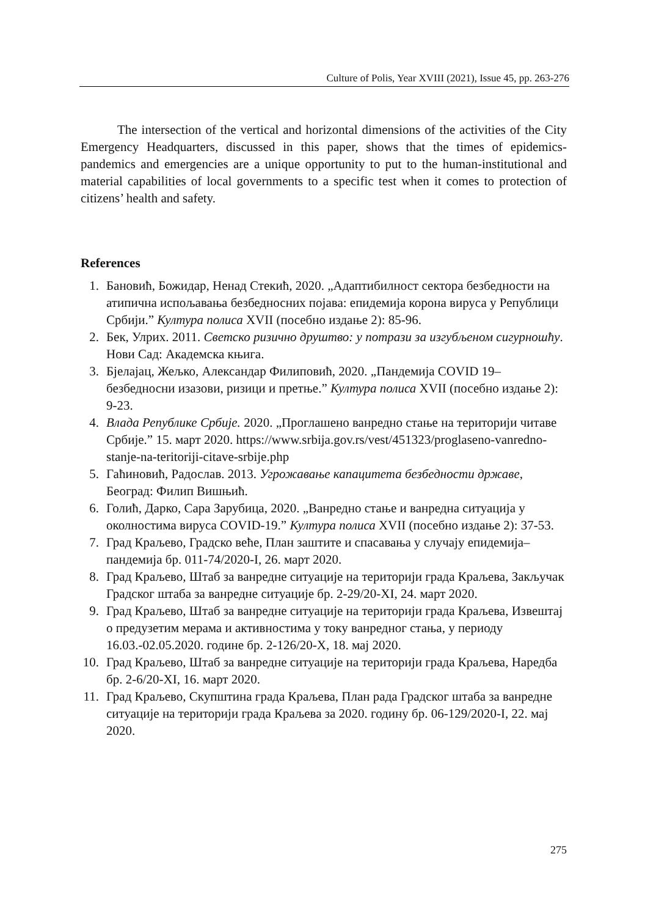Culture of Polis, Year XVIII (2021), Issue 45, pp. 263-276
The intersection of the vertical and horizontal dimensions of the activities of the City Emergency Headquarters, discussed in this paper, shows that the times of epidemics-pandemics and emergencies are a unique opportunity to put to the human-institutional and material capabilities of local governments to a specific test when it comes to protection of citizens’ health and safety.
References
1. Бановић, Божидар, Ненад Стекић, 2020. „Адаптибилност сектора безбедности на атипична испољавања безбедносних појава: епидемија корона вируса у Републици Србији.” Култура полиса XVII (посебно издање 2): 85-96.
2. Бек, Улрих. 2011. Светско ризично друштво: у потрази за изгубљеном сигурношћу. Нови Сад: Академска књига.
3. Бјелајац, Жељко, Александар Филиповић, 2020. „Пандемија COVID 19–безбедносни изазови, ризици и претње.” Култура полиса XVII (посебно издање 2): 9-23.
4. Влада Републике Србије. 2020. „Проглашено ванредно стање на територији читаве Србије.” 15. март 2020. https://www.srbija.gov.rs/vest/451323/proglaseno-vanredno-stanje-na-teritoriji-citave-srbije.php
5. Гаћиновић, Радослав. 2013. Угрожавање капацитета безбедности државе, Београд: Филип Вишњић.
6. Голић, Дарко, Сара Зарубица, 2020. „Ванредно стање и ванредна ситуација у околностима вируса COVID-19.” Култура полиса XVII (посебно издање 2): 37-53.
7. Град Краљево, Градско веће, План заштите и спасавања у случају епидемија–пандемија бр. 011-74/2020-I, 26. март 2020.
8. Град Краљево, Штаб за ванредне ситуације на територији града Краљева, Закључак Градског штаба за ванредне ситуације бр. 2-29/20-XI, 24. март 2020.
9. Град Краљево, Штаб за ванредне ситуације на територији града Краљева, Извештај о предузетим мерама и активностима у току ванредног стања, у периоду 16.03.-02.05.2020. године бр. 2-126/20-X, 18. мај 2020.
10. Град Краљево, Штаб за ванредне ситуације на територији града Краљева, Наредба бр. 2-6/20-XI, 16. март 2020.
11. Град Краљево, Скупштина града Краљева, План рада Градског штаба за ванредне ситуације на територији града Краљева за 2020. годину бр. 06-129/2020-I, 22. мај 2020.
275